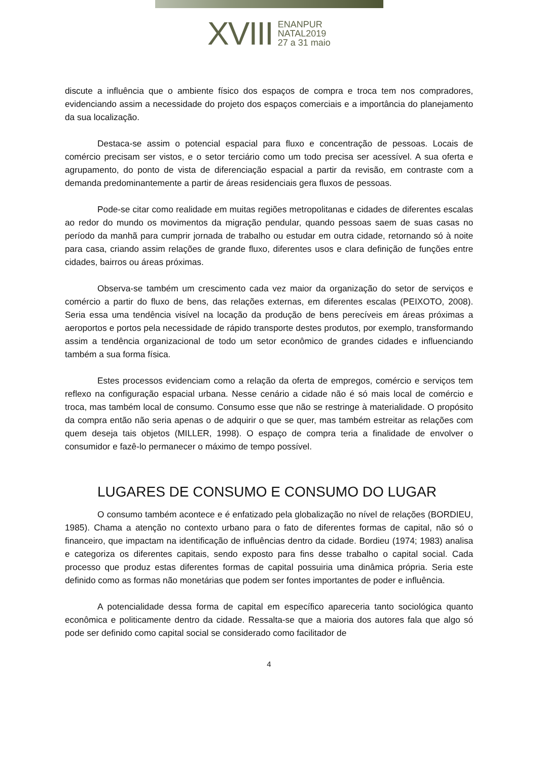XVIII
ENANPUR
NATAL2019
27 a 31 maio
discute a influência que o ambiente físico dos espaços de compra e troca tem nos compradores, evidenciando assim a necessidade do projeto dos espaços comerciais e a importância do planejamento da sua localização.
Destaca-se assim o potencial espacial para fluxo e concentração de pessoas. Locais de comércio precisam ser vistos, e o setor terciário como um todo precisa ser acessível. A sua oferta e agrupamento, do ponto de vista de diferenciação espacial a partir da revisão, em contraste com a demanda predominantemente a partir de áreas residenciais gera fluxos de pessoas.
Pode-se citar como realidade em muitas regiões metropolitanas e cidades de diferentes escalas ao redor do mundo os movimentos da migração pendular, quando pessoas saem de suas casas no período da manhã para cumprir jornada de trabalho ou estudar em outra cidade, retornando só à noite para casa, criando assim relações de grande fluxo, diferentes usos e clara definição de funções entre cidades, bairros ou áreas próximas.
Observa-se também um crescimento cada vez maior da organização do setor de serviços e comércio a partir do fluxo de bens, das relações externas, em diferentes escalas (PEIXOTO, 2008). Seria essa uma tendência visível na locação da produção de bens perecíveis em áreas próximas a aeroportos e portos pela necessidade de rápido transporte destes produtos, por exemplo, transformando assim a tendência organizacional de todo um setor econômico de grandes cidades e influenciando também a sua forma física.
Estes processos evidenciam como a relação da oferta de empregos, comércio e serviços tem reflexo na configuração espacial urbana. Nesse cenário a cidade não é só mais local de comércio e troca, mas também local de consumo. Consumo esse que não se restringe à materialidade. O propósito da compra então não seria apenas o de adquirir o que se quer, mas também estreitar as relações com quem deseja tais objetos (MILLER, 1998). O espaço de compra teria a finalidade de envolver o consumidor e fazê-lo permanecer o máximo de tempo possível.
LUGARES DE CONSUMO E CONSUMO DO LUGAR
O consumo também acontece e é enfatizado pela globalização no nível de relações (BORDIEU, 1985). Chama a atenção no contexto urbano para o fato de diferentes formas de capital, não só o financeiro, que impactam na identificação de influências dentro da cidade. Bordieu (1974; 1983) analisa e categoriza os diferentes capitais, sendo exposto para fins desse trabalho o capital social. Cada processo que produz estas diferentes formas de capital possuiria uma dinâmica própria. Seria este definido como as formas não monetárias que podem ser fontes importantes de poder e influência.
A potencialidade dessa forma de capital em específico apareceria tanto sociológica quanto econômica e politicamente dentro da cidade. Ressalta-se que a maioria dos autores fala que algo só pode ser definido como capital social se considerado como facilitador de
4